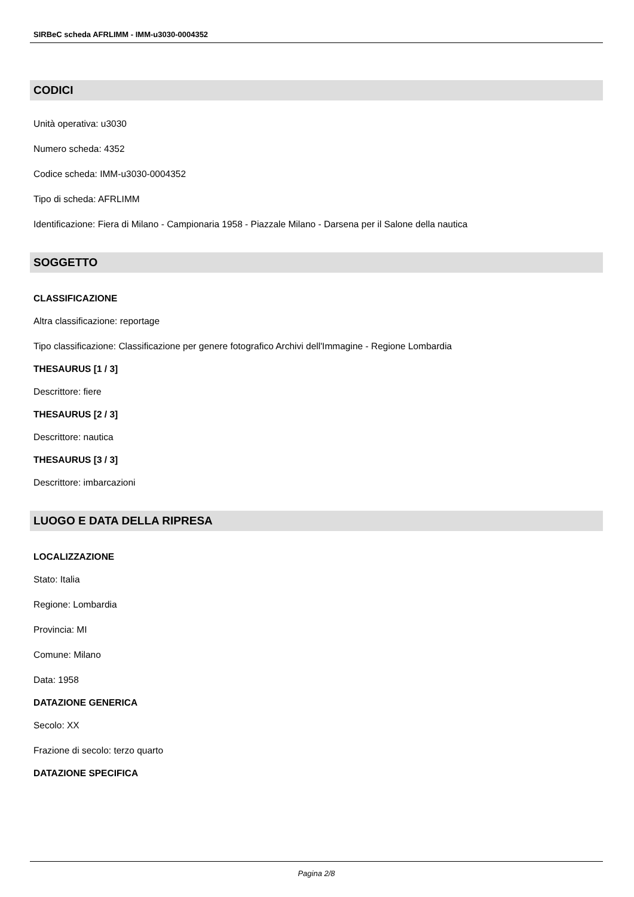SIRBeC scheda AFRLIMM - IMM-u3030-0004352
CODICI
Unità operativa: u3030
Numero scheda: 4352
Codice scheda: IMM-u3030-0004352
Tipo di scheda: AFRLIMM
Identificazione: Fiera di Milano - Campionaria 1958 - Piazzale Milano - Darsena per il Salone della nautica
SOGGETTO
CLASSIFICAZIONE
Altra classificazione: reportage
Tipo classificazione: Classificazione per genere fotografico Archivi dell'Immagine - Regione Lombardia
THESAURUS [1 / 3]
Descrittore: fiere
THESAURUS [2 / 3]
Descrittore: nautica
THESAURUS [3 / 3]
Descrittore: imbarcazioni
LUOGO E DATA DELLA RIPRESA
LOCALIZZAZIONE
Stato: Italia
Regione: Lombardia
Provincia: MI
Comune: Milano
Data: 1958
DATAZIONE GENERICA
Secolo: XX
Frazione di secolo: terzo quarto
DATAZIONE SPECIFICA
Pagina 2/8